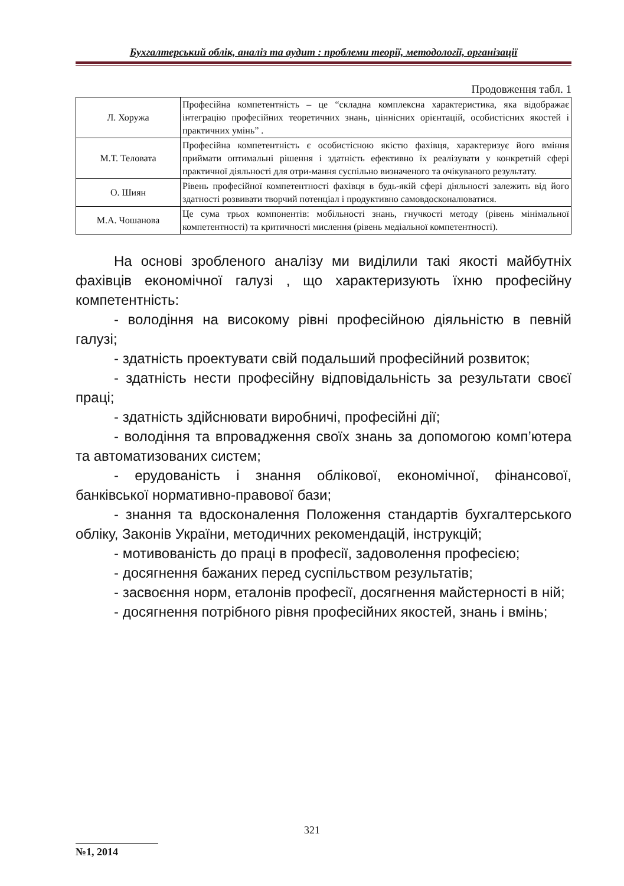Бухгалтерський облік, аналіз та аудит : проблеми теорії, методології, організації
Продовження табл. 1
| Л. Хоружа | Професійна компетентність – це “складна комплексна характеристика, яка відображає інтеграцію професійних теоретичних знань, ціннісних орієнтацій, особистісних якостей і практичних умінь” . |
| М.Т. Теловата | Професійна компетентність є особистісною якістю фахівця, характеризує його вміння приймати оптимальні рішення і здатність ефективно їх реалізувати у конкретній сфері практичної діяльності для отри-мання суспільно визначеного та очікуваного результату. |
| О. Шиян | Рівень професійної компетентності фахівця в будь-якій сфері діяльності залежить від його здатності розвивати творчий потенціал і продуктивно самовдосконалюватися. |
| М.А. Чошанова | Це сума трьох компонентів: мобільності знань, гнучкості методу (рівень мінімальної компетентності) та критичності мислення (рівень медіальної компетентності). |
На основі зробленого аналізу ми виділили такі якості майбутніх фахівців економічної галузі , що характеризують їхню професійну компетентність:
- володіння на високому рівні професійною діяльністю в певній галузі;
- здатність проектувати свій подальший професійний розвиток;
- здатність нести професійну відповідальність за результати своєї праці;
- здатність здійснювати виробничі, професійні дії;
- володіння та впровадження своїх знань за допомогою комп’ютера та автоматизованих систем;
- ерудованість і знання облікової, економічної, фінансової, банківської нормативно-правової бази;
- знання та вдосконалення Положення стандартів бухгалтерського обліку, Законів України, методичних рекомендацій, інструкцій;
- мотивованість до праці в професії, задоволення професією;
- досягнення бажаних перед суспільством результатів;
- засвоєння норм, еталонів професії, досягнення майстерності в ній;
- досягнення потрібного рівня професійних якостей, знань і вмінь;
321
№1, 2014